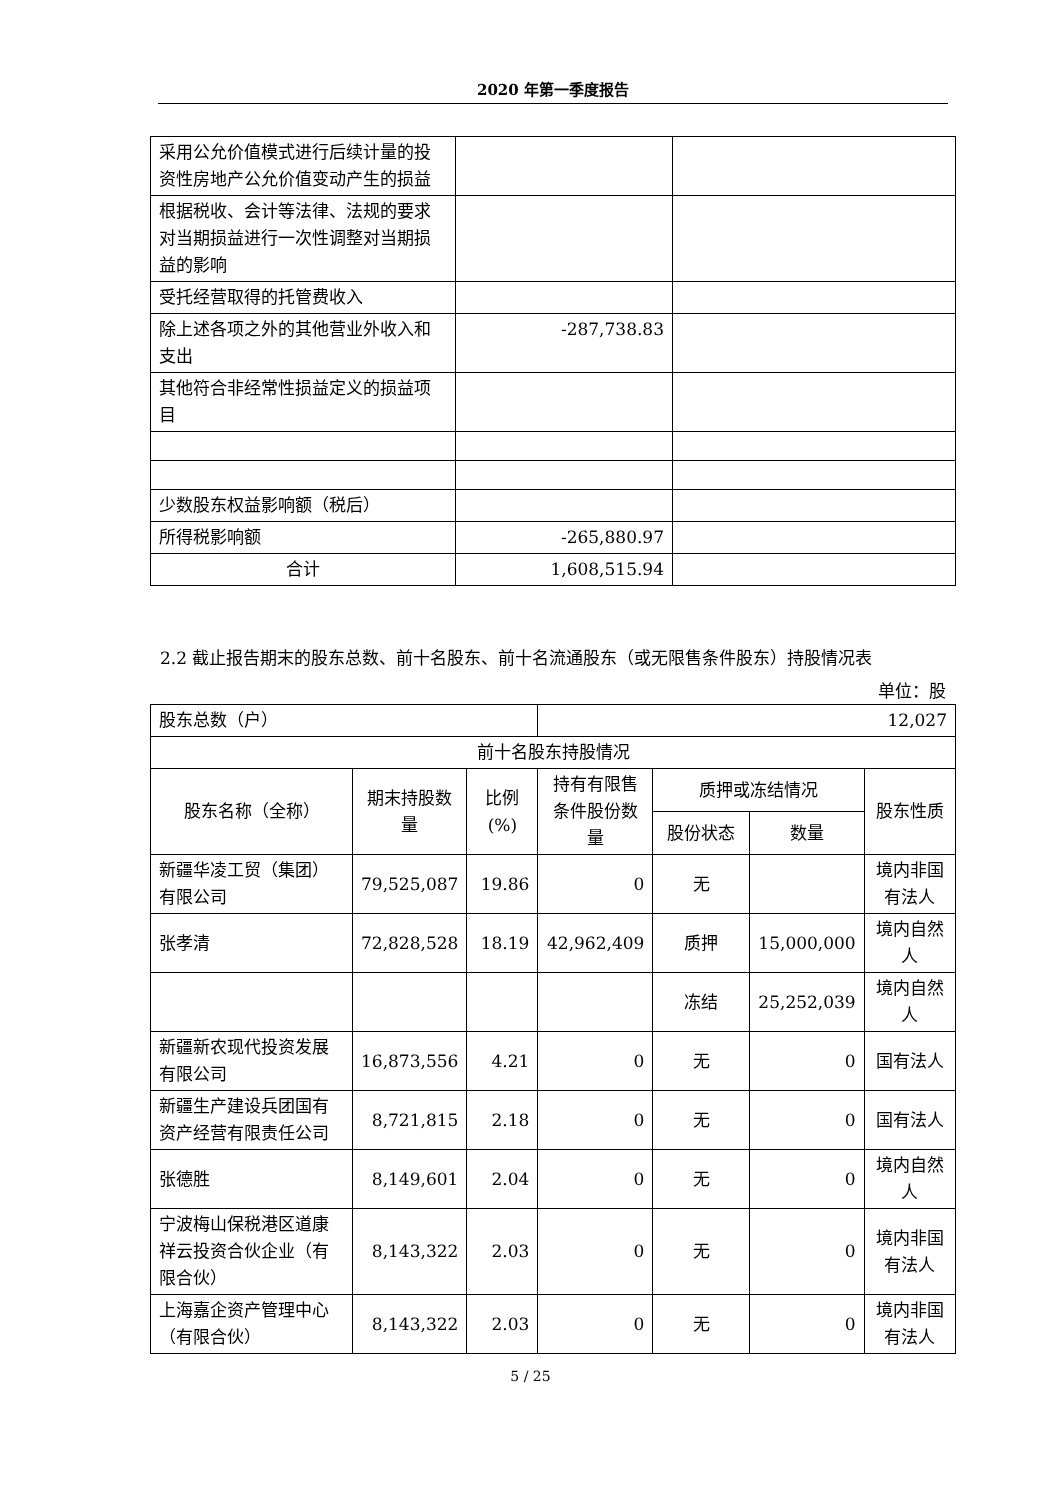2020 年第一季度报告
| 采用公允价值模式进行后续计量的投资性房地产公允价值变动产生的损益 | | |
| 根据税收、会计等法律、法规的要求对当期损益进行一次性调整对当期损益的影响 | | |
| 受托经营取得的托管费收入 | | |
| 除上述各项之外的其他营业外收入和支出 | -287,738.83 | |
| 其他符合非经常性损益定义的损益项目 | | |
| 少数股东权益影响额（税后） | | |
| 所得税影响额 | -265,880.97 | |
| 合计 | 1,608,515.94 | |
2.2 截止报告期末的股东总数、前十名股东、前十名流通股东（或无限售条件股东）持股情况表
单位：股
| 股东总数（户） | | | 12,027 | | | |
| 前十名股东持股情况 | | | | | | |
| 股东名称（全称） | 期末持股数量 | 比例(%) | 持有有限售条件股份数量 | 质押或冻结情况 | | 股东性质 |
| | | | | 股份状态 | 数量 | |
| 新疆华凌工贸（集团）有限公司 | 79,525,087 | 19.86 | 0 | 无 | | 境内非国有法人 |
| 张孝清 | 72,828,528 | 18.19 | 42,962,409 | 质押 | 15,000,000 | 境内自然人 |
| | | | | 冻结 | 25,252,039 | 境内自然人 |
| 新疆新农现代投资发展有限公司 | 16,873,556 | 4.21 | 0 | 无 | 0 | 国有法人 |
| 新疆生产建设兵团国有资产经营有限责任公司 | 8,721,815 | 2.18 | 0 | 无 | 0 | 国有法人 |
| 张德胜 | 8,149,601 | 2.04 | 0 | 无 | 0 | 境内自然人 |
| 宁波梅山保税港区道康祥云投资合伙企业（有限合伙） | 8,143,322 | 2.03 | 0 | 无 | 0 | 境内非国有法人 |
| 上海嘉企资产管理中心（有限合伙） | 8,143,322 | 2.03 | 0 | 无 | 0 | 境内非国有法人 |
5 / 25